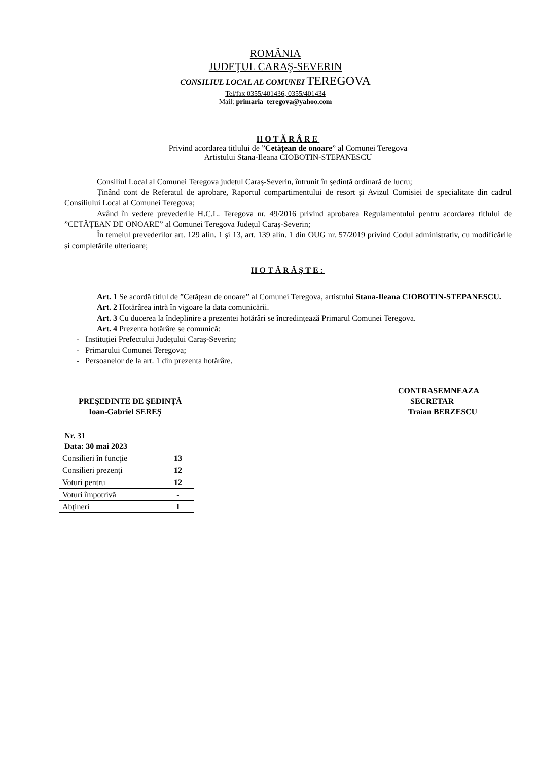ROMÂNIA
JUDEŢUL CARAŞ-SEVERIN
CONSILIUL LOCAL AL COMUNEI TEREGOVA
Tel/fax 0355/401436, 0355/401434
Mail: primaria_teregova@yahoo.com
HOTĂRÂRE
Privind acordarea titlului de ”Cetățean de onoare” al Comunei Teregova
Artistului Stana-Ileana CIOBOTIN-STEPANESCU
Consiliul Local al Comunei Teregova județul Caraș-Severin, întrunit în ședință ordinară de lucru;
Ținând cont de Referatul de aprobare, Raportul compartimentului de resort și Avizul Comisiei de specialitate din cadrul Consiliului Local al Comunei Teregova;
Având în vedere prevederile H.C.L. Teregova nr. 49/2016 privind aprobarea Regulamentului pentru acordarea titlului de ”CETĂȚEAN DE ONOARE” al Comunei Teregova Județul Caraș-Severin;
În temeiul prevederilor art. 129 alin. 1 și 13, art. 139 alin. 1 din OUG nr. 57/2019 privind Codul administrativ, cu modificările și completările ulterioare;
HOTĂRĂŞTE:
Art. 1 Se acordă titlul de ”Cetățean de onoare” al Comunei Teregova, artistului Stana-Ileana CIOBOTIN-STEPANESCU.
Art. 2 Hotărârea intră în vigoare la data comunicării.
Art. 3 Cu ducerea la îndeplinire a prezentei hotărâri se încredințează Primarul Comunei Teregova.
Art. 4 Prezenta hotărâre se comunică:
- Instituției Prefectului Județului Caraș-Severin;
- Primarului Comunei Teregova;
- Persoanelor de la art. 1 din prezenta hotărâre.
PREŞEDINTE DE ŞEDINŢĂ
Ioan-Gabriel SEREȘ
CONTRASEMNEAZA
SECRETAR
Traian BERZESCU
Nr. 31
Data: 30 mai 2023
| Consilieri în funcţie | 13 |
| Consilieri prezenţi | 12 |
| Voturi pentru | 12 |
| Voturi împotrivă | - |
| Abţineri | 1 |